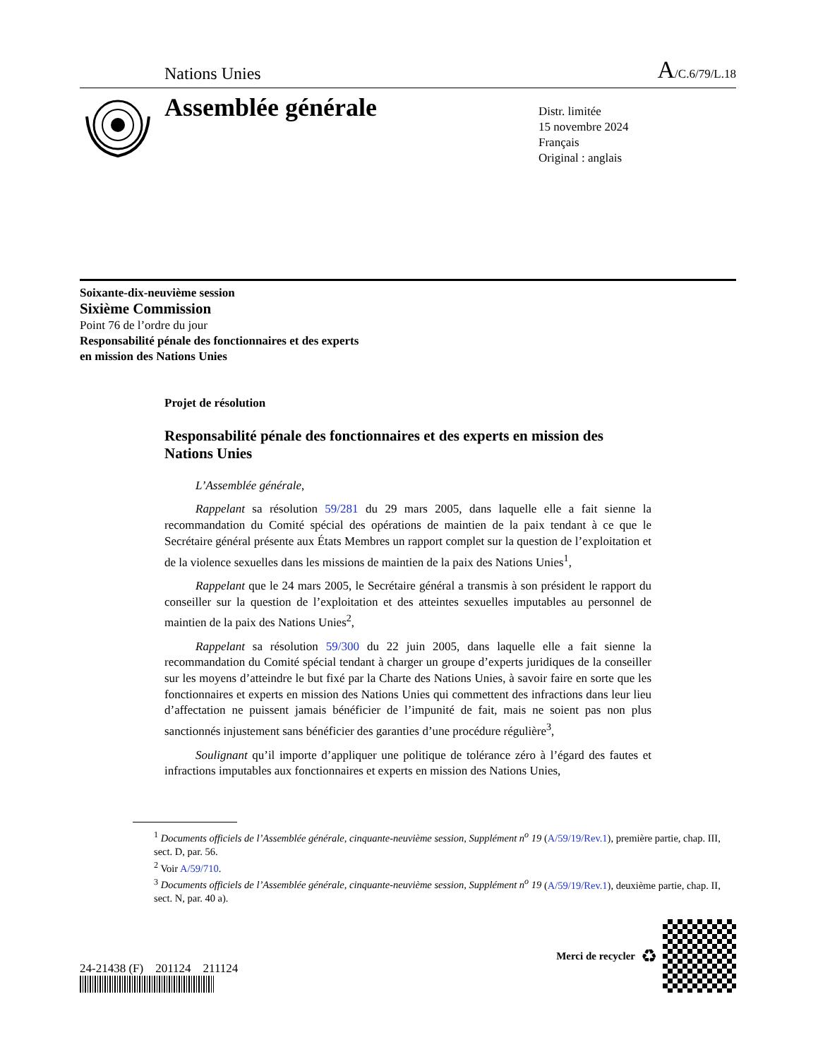Nations Unies A/C.6/79/L.18
Assemblée générale
Distr. limitée
15 novembre 2024
Français
Original : anglais
Soixante-dix-neuvième session
Sixième Commission
Point 76 de l’ordre du jour
Responsabilité pénale des fonctionnaires et des experts
en mission des Nations Unies
Projet de résolution
Responsabilité pénale des fonctionnaires et des experts en mission des Nations Unies
L’Assemblée générale,
Rappelant sa résolution 59/281 du 29 mars 2005, dans laquelle elle a fait sienne la recommandation du Comité spécial des opérations de maintien de la paix tendant à ce que le Secrétaire général présente aux États Membres un rapport complet sur la question de l’exploitation et de la violence sexuelles dans les missions de maintien de la paix des Nations Unies<sup>1</sup>,
Rappelant que le 24 mars 2005, le Secrétaire général a transmis à son président le rapport du conseiller sur la question de l’exploitation et des atteintes sexuelles imputables au personnel de maintien de la paix des Nations Unies<sup>2</sup>,
Rappelant sa résolution 59/300 du 22 juin 2005, dans laquelle elle a fait sienne la recommandation du Comité spécial tendant à charger un groupe d’experts juridiques de la conseiller sur les moyens d’atteindre le but fixé par la Charte des Nations Unies, à savoir faire en sorte que les fonctionnaires et experts en mission des Nations Unies qui commettent des infractions dans leur lieu d’affectation ne puissent jamais bénéficier de l’impunité de fait, mais ne soient pas non plus sanctionnés injustement sans bénéficier des garanties d’une procédure régulière<sup>3</sup>,
Soulignant qu’il importe d’appliquer une politique de tolérance zéro à l’égard des fautes et infractions imputables aux fonctionnaires et experts en mission des Nations Unies,
<sup>1</sup> Documents officiels de l’Assemblée générale, cinquante-neuvième session, Supplément n<sup>o</sup> 19 (A/59/19/Rev.1), première partie, chap. III, sect. D, par. 56.
<sup>2</sup> Voir A/59/710.
<sup>3</sup> Documents officiels de l’Assemblée générale, cinquante-neuvième session, Supplément n<sup>o</sup> 19 (A/59/19/Rev.1), deuxième partie, chap. II, sect. N, par. 40 a).
24-21438 (F) 201124 211124
Merci de recycler ♻